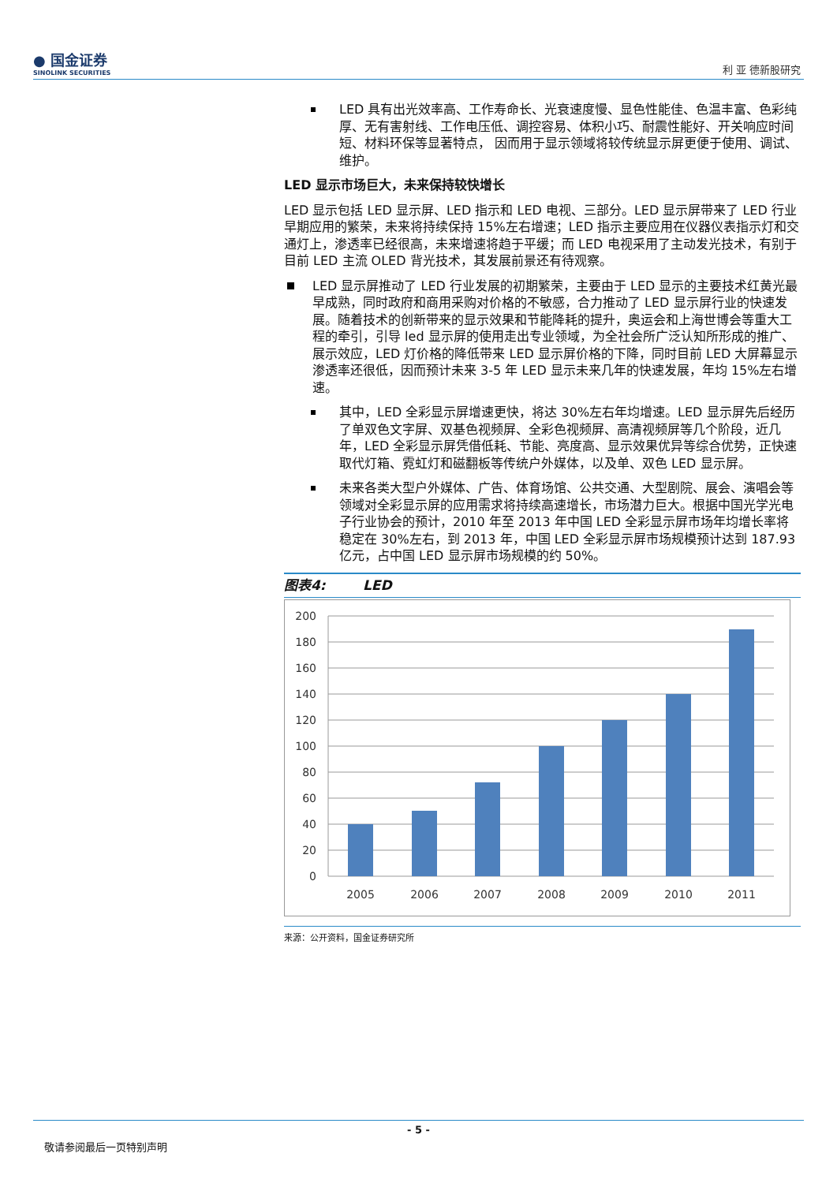● 国金证券
SINOLINK SECURITIES
利 亚 德新股研究
LED 具有出光效率高、工作寿命长、光衰速度慢、显色性能佳、色温丰富、色彩纯厚、无有害射线、工作电压低、调控容易、体积小巧、耐震性能好、开关响应时间短、材料环保等显著特点， 因而用于显示领域将较传统显示屏更便于使用、调试、维护。
LED 显示市场巨大，未来保持较快增长
LED 显示包括 LED 显示屏、LED 指示和 LED 电视、三部分。LED 显示屏带来了 LED 行业早期应用的繁荣，未来将持续保持 15%左右增速；LED 指示主要应用在仪器仪表指示灯和交通灯上，渗透率已经很高，未来增速将趋于平缓；而 LED 电视采用了主动发光技术，有别于目前 LED 主流 OLED 背光技术，其发展前景还有待观察。
LED 显示屏推动了 LED 行业发展的初期繁荣，主要由于 LED 显示的主要技术红黄光最早成熟，同时政府和商用采购对价格的不敏感，合力推动了 LED 显示屏行业的快速发展。随着技术的创新带来的显示效果和节能降耗的提升，奥运会和上海世博会等重大工程的牵引，引导 led 显示屏的使用走出专业领域，为全社会所广泛认知所形成的推广、展示效应，LED 灯价格的降低带来 LED 显示屏价格的下降，同时目前 LED 大屏幕显示渗透率还很低，因而预计未来 3-5 年 LED 显示未来几年的快速发展，年均 15%左右增速。
其中，LED 全彩显示屏增速更快，将达 30%左右年均增速。LED 显示屏先后经历了单双色文字屏、双基色视频屏、全彩色视频屏、高清视频屏等几个阶段，近几年，LED 全彩显示屏凭借低耗、节能、亮度高、显示效果优异等综合优势，正快速取代灯箱、霓虹灯和磁翻板等传统户外媒体，以及单、双色 LED 显示屏。
未来各类大型户外媒体、广告、体育场馆、公共交通、大型剧院、展会、演唱会等领域对全彩显示屏的应用需求将持续高速增长，市场潜力巨大。根据中国光学光电子行业协会的预计，2010 年至 2013 年中国 LED 全彩显示屏市场年均增长率将稳定在 30%左右，到 2013 年，中国 LED 全彩显示屏市场规模预计达到 187.93 亿元，占中国 LED 显示屏市场规模的约 50%。
图表4: LED
200
180
160
140
120
100
80
60
40
20
0
2005
2006
2007
2008
2009
2010
2011
来源：公开资料，国金证券研究所
- 5 -
敬请参阅最后一页特别声明